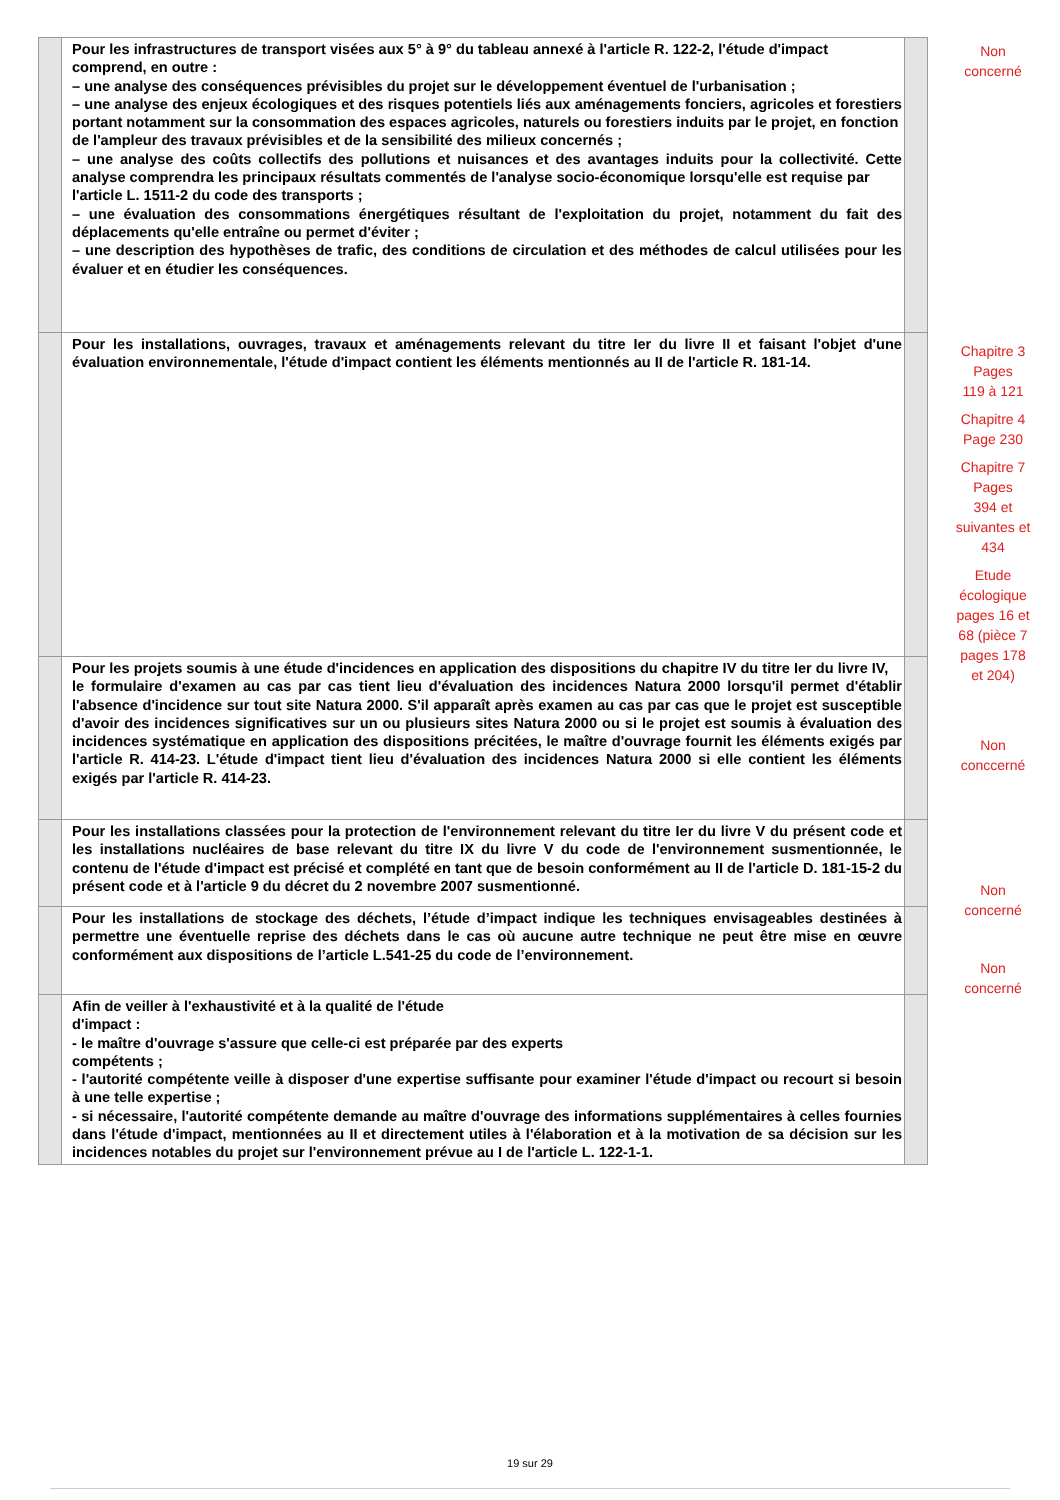| | Pour les infrastructures de transport visées aux 5° à 9° du tableau annexé à l'article R. 122-2, l'étude d'impact comprend, en outre : – une analyse des conséquences prévisibles du projet sur le développement éventuel de l'urbanisation ; – une analyse des enjeux écologiques et des risques potentiels liés aux aménagements fonciers, agricoles et forestiers portant notamment sur la consommation des espaces agricoles, naturels ou forestiers induits par le projet, en fonction de l'ampleur des travaux prévisibles et de la sensibilité des milieux concernés ; – une analyse des coûts collectifs des pollutions et nuisances et des avantages induits pour la collectivité. Cette analyse comprendra les principaux résultats commentés de l'analyse socio-économique lorsqu'elle est requise par l'article L. 1511-2 du code des transports ; – une évaluation des consommations énergétiques résultant de l'exploitation du projet, notamment du fait des déplacements qu'elle entraîne ou permet d'éviter ; – une description des hypothèses de trafic, des conditions de circulation et des méthodes de calcul utilisées pour les évaluer et en étudier les conséquences. | |
| | Pour les installations, ouvrages, travaux et aménagements relevant du titre Ier du livre II et faisant l'objet d'une évaluation environnementale, l'étude d'impact contient les éléments mentionnés au II de l'article R. 181-14. | |
| | Pour les projets soumis à une étude d'incidences en application des dispositions du chapitre IV du titre Ier du livre IV, le formulaire d'examen au cas par cas tient lieu d'évaluation des incidences Natura 2000 lorsqu'il permet d'établir l'absence d'incidence sur tout site Natura 2000. S'il apparaît après examen au cas par cas que le projet est susceptible d'avoir des incidences significatives sur un ou plusieurs sites Natura 2000 ou si le projet est soumis à évaluation des incidences systématique en application des dispositions précitées, le maître d'ouvrage fournit les éléments exigés par l'article R. 414-23. L'étude d'impact tient lieu d'évaluation des incidences Natura 2000 si elle contient les éléments exigés par l'article R. 414-23. | |
| | Pour les installations classées pour la protection de l'environnement relevant du titre Ier du livre V du présent code et les installations nucléaires de base relevant du titre IX du livre V du code de l'environnement susmentionnée, le contenu de l'étude d'impact est précisé et complété en tant que de besoin conformément au II de l'article D. 181-15-2 du présent code et à l'article 9 du décret du 2 novembre 2007 susmentionné. | |
| | Pour les installations de stockage des déchets, l’étude d’impact indique les techniques envisageables destinées à permettre une éventuelle reprise des déchets dans le cas où aucune autre technique ne peut être mise en œuvre conformément aux dispositions de l’article L.541-25 du code de l’environnement. | |
| | Afin de veiller à l'exhaustivité et à la qualité de l'étude d'impact : - le maître d'ouvrage s'assure que celle-ci est préparée par des experts compétents ; - l'autorité compétente veille à disposer d'une expertise suffisante pour examiner l'étude d'impact ou recourt si besoin à une telle expertise ; - si nécessaire, l'autorité compétente demande au maître d'ouvrage des informations supplémentaires à celles fournies dans l'étude d'impact, mentionnées au II et directement utiles à l'élaboration et à la motivation de sa décision sur les incidences notables du projet sur l'environnement prévue au I de l'article L. 122-1-1. | |
Non
concerné
Chapitre 3
Pages
119 à 121
Chapitre 4
Page 230
Chapitre 7
Pages
394 et
suivantes et
434
Etude
écologique
pages 16 et
68 (pièce 7
pages 178
et 204)
Non
conccerné
Non
concerné
Non
concerné
19 sur 29